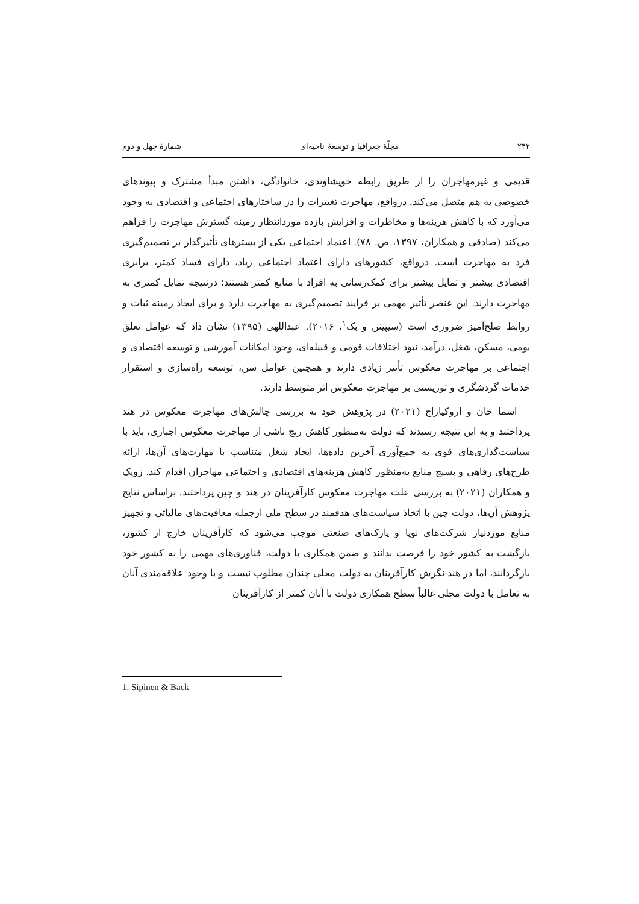۲۴۲ مجلّهٔ جغرافیا و توسعهٔ ناحیه‌ای شمارهٔ چهل و دوم
قدیمی و غیرمهاجران را از طریق رابطه خویشاوندی، خانوادگی، داشتن مبدأ مشترک و پیوندهای خصوصی به هم متصل می‌کند. درواقع، مهاجرت تغییرات را در ساختارهای اجتماعی و اقتصادی به وجود می‌آورد که با کاهش هزینه‌ها و مخاطرات و افزایش بازده موردانتظار زمینه گسترش مهاجرت را فراهم می‌کند (صادقی و همکاران، ۱۳۹۷، ص. ۷۸). اعتماد اجتماعی یکی از بسترهای تأثیرگذار بر تصمیم‌گیری فرد به مهاجرت است. درواقع، کشورهای دارای اعتماد اجتماعی زیاد، دارای فساد کمتر، برابری اقتصادی بیشتر و تمایل بیشتر برای کمک‌رسانی به افراد با منابع کمتر هستند؛ درنتیجه تمایل کمتری به مهاجرت دارند. این عنصر تأثیر مهمی بر فرایند تصمیم‌گیری به مهاجرت دارد و برای ایجاد زمینه ثبات و روابط صلح‌آمیز ضروری است (سیپینن و بک<sup>۱</sup>، ۲۰۱۶). عبداللهی (۱۳۹۵) نشان داد که عوامل تعلق بومی، مسکن، شغل، درآمد، نبود اختلافات قومی و قبیله‌ای، وجود امکانات آموزشی و توسعه اقتصادی و اجتماعی بر مهاجرت معکوس تأثیر زیادی دارند و همچنین عوامل سن، توسعه راه‌سازی و استقرار خدمات گردشگری و توریستی بر مهاجرت معکوس اثر متوسط دارند.
اسما خان و اروکیاراج (۲۰۲۱) در پژوهش خود به بررسی چالش‌های مهاجرت معکوس در هند پرداختند و به این نتیجه رسیدند که دولت به‌منظور کاهش رنج ناشی از مهاجرت معکوس اجباری، باید با سیاست‌گذاری‌های قوی به جمع‌آوری آخرین داده‌ها، ایجاد شغل متناسب با مهارت‌های آن‌ها، ارائه طرح‌های رفاهی و بسیج منابع به‌منظور کاهش هزینه‌های اقتصادی و اجتماعی مهاجران اقدام کند. زویک و همکاران (۲۰۲۱) به بررسی علت مهاجرت معکوس کارآفرینان در هند و چین پرداختند. براساس نتایج پژوهش آن‌ها، دولت چین با اتخاذ سیاست‌های هدفمند در سطح ملی ازجمله معافیت‌های مالیاتی و تجهیز منابع موردنیاز شرکت‌های نوپا و پارک‌های صنعتی موجب می‌شود که کارآفرینان خارج از کشور، بازگشت به کشور خود را فرصت بدانند و ضمن همکاری با دولت، فناوری‌های مهمی را به کشور خود بازگردانند، اما در هند نگرش کارآفرینان به دولت محلی چندان مطلوب نیست و با وجود علاقه‌مندی آنان به تعامل با دولت محلی غالباً سطح همکاری دولت با آنان کمتر از کارآفرینان
1. Sipinen & Back